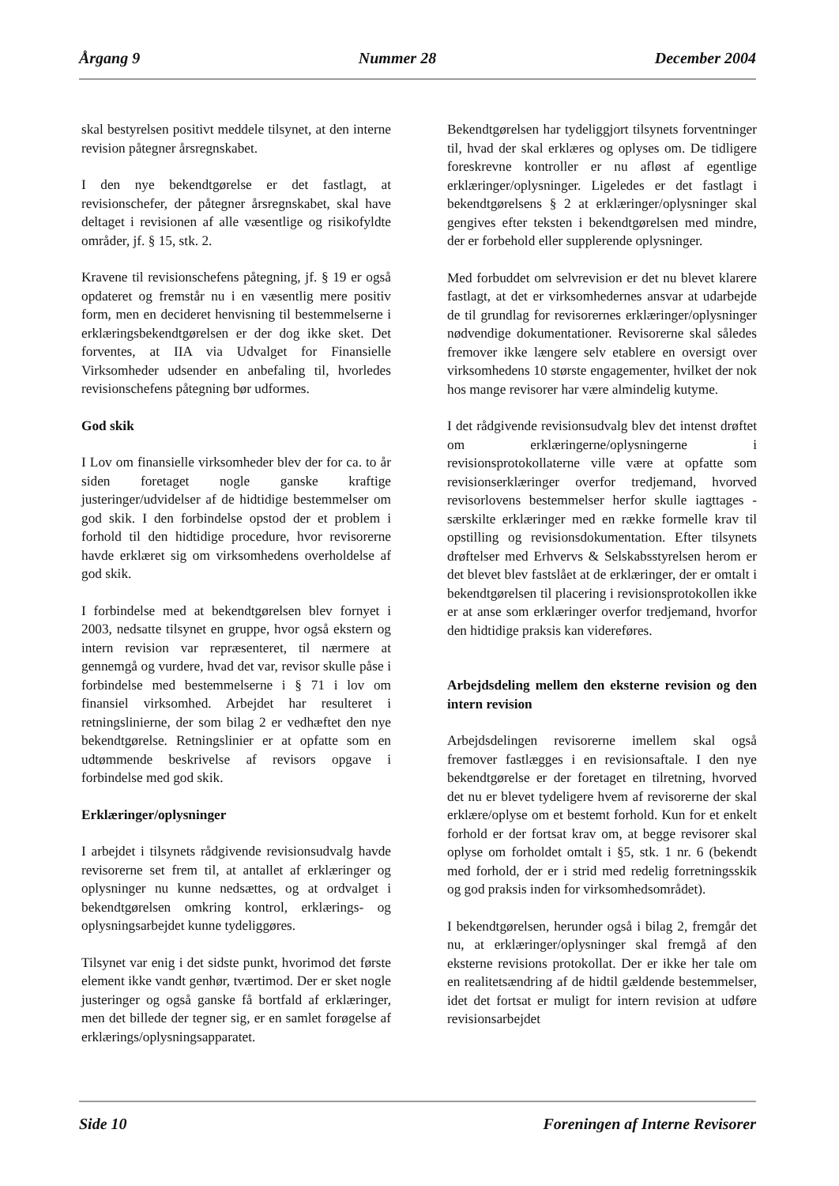Årgang 9 Nummer 28 December 2004
skal bestyrelsen positivt meddele tilsynet, at den interne revision påtegner årsregnskabet.
I den nye bekendtgørelse er det fastlagt, at revisionschefer, der påtegner årsregnskabet, skal have deltaget i revisionen af alle væsentlige og risikofyldte områder, jf. § 15, stk. 2.
Kravene til revisionschefens påtegning, jf. § 19 er også opdateret og fremstår nu i en væsentlig mere positiv form, men en decideret henvisning til bestemmelserne i erklæringsbekendtgørelsen er der dog ikke sket. Det forventes, at IIA via Udvalget for Finansielle Virksomheder udsender en anbefaling til, hvorledes revisionschefens påtegning bør udformes.
God skik
I Lov om finansielle virksomheder blev der for ca. to år siden foretaget nogle ganske kraftige justeringer/udvidelser af de hidtidige bestemmelser om god skik. I den forbindelse opstod der et problem i forhold til den hidtidige procedure, hvor revisorerne havde erklæret sig om virksomhedens overholdelse af god skik.
I forbindelse med at bekendtgørelsen blev fornyet i 2003, nedsatte tilsynet en gruppe, hvor også ekstern og intern revision var repræsenteret, til nærmere at gennemgå og vurdere, hvad det var, revisor skulle påse i forbindelse med bestemmelserne i § 71 i lov om finansiel virksomhed. Arbejdet har resulteret i retningslinierne, der som bilag 2 er vedhæftet den nye bekendtgørelse. Retningslinier er at opfatte som en udtømmende beskrivelse af revisors opgave i forbindelse med god skik.
Erklæringer/oplysninger
I arbejdet i tilsynets rådgivende revisionsudvalg havde revisorerne set frem til, at antallet af erklæringer og oplysninger nu kunne nedsættes, og at ordvalget i bekendtgørelsen omkring kontrol, erklærings- og oplysningsarbejdet kunne tydeliggøres.
Tilsynet var enig i det sidste punkt, hvorimod det første element ikke vandt genhør, tværtimod. Der er sket nogle justeringer og også ganske få bortfald af erklæringer, men det billede der tegner sig, er en samlet forøgelse af erklærings/oplysningsapparatet.
Bekendtgørelsen har tydeliggjort tilsynets forventninger til, hvad der skal erklæres og oplyses om. De tidligere foreskrevne kontroller er nu afløst af egentlige erklæringer/oplysninger. Ligeledes er det fastlagt i bekendtgørelsens § 2 at erklæringer/oplysninger skal gengives efter teksten i bekendtgørelsen med mindre, der er forbehold eller supplerende oplysninger.
Med forbuddet om selvrevision er det nu blevet klarere fastlagt, at det er virksomhedernes ansvar at udarbejde de til grundlag for revisorernes erklæringer/oplysninger nødvendige dokumentationer. Revisorerne skal således fremover ikke længere selv etablere en oversigt over virksomhedens 10 største engagementer, hvilket der nok hos mange revisorer har være almindelig kutyme.
I det rådgivende revisionsudvalg blev det intenst drøftet om erklæringerne/oplysningerne i revisionsprotokollaterne ville være at opfatte som revisionserklæringer overfor tredjemand, hvorved revisorlovens bestemmelser herfor skulle iagttages - særskilte erklæringer med en række formelle krav til opstilling og revisionsdokumentation. Efter tilsynets drøftelser med Erhvervs & Selskabsstyrelsen herom er det blevet blev fastslået at de erklæringer, der er omtalt i bekendtgørelsen til placering i revisionsprotokollen ikke er at anse som erklæringer overfor tredjemand, hvorfor den hidtidige praksis kan videreføres.
Arbejdsdeling mellem den eksterne revision og den intern revision
Arbejdsdelingen revisorerne imellem skal også fremover fastlægges i en revisionsaftale. I den nye bekendtgørelse er der foretaget en tilretning, hvorved det nu er blevet tydeligere hvem af revisorerne der skal erklære/oplyse om et bestemt forhold. Kun for et enkelt forhold er der fortsat krav om, at begge revisorer skal oplyse om forholdet omtalt i §5, stk. 1 nr. 6 (bekendt med forhold, der er i strid med redelig forretningsskik og god praksis inden for virksomhedsområdet).
I bekendtgørelsen, herunder også i bilag 2, fremgår det nu, at erklæringer/oplysninger skal fremgå af den eksterne revisions protokollat. Der er ikke her tale om en realitetsændring af de hidtil gældende bestemmelser, idet det fortsat er muligt for intern revision at udføre revisionsarbejdet
Side 10 Foreningen af Interne Revisorer